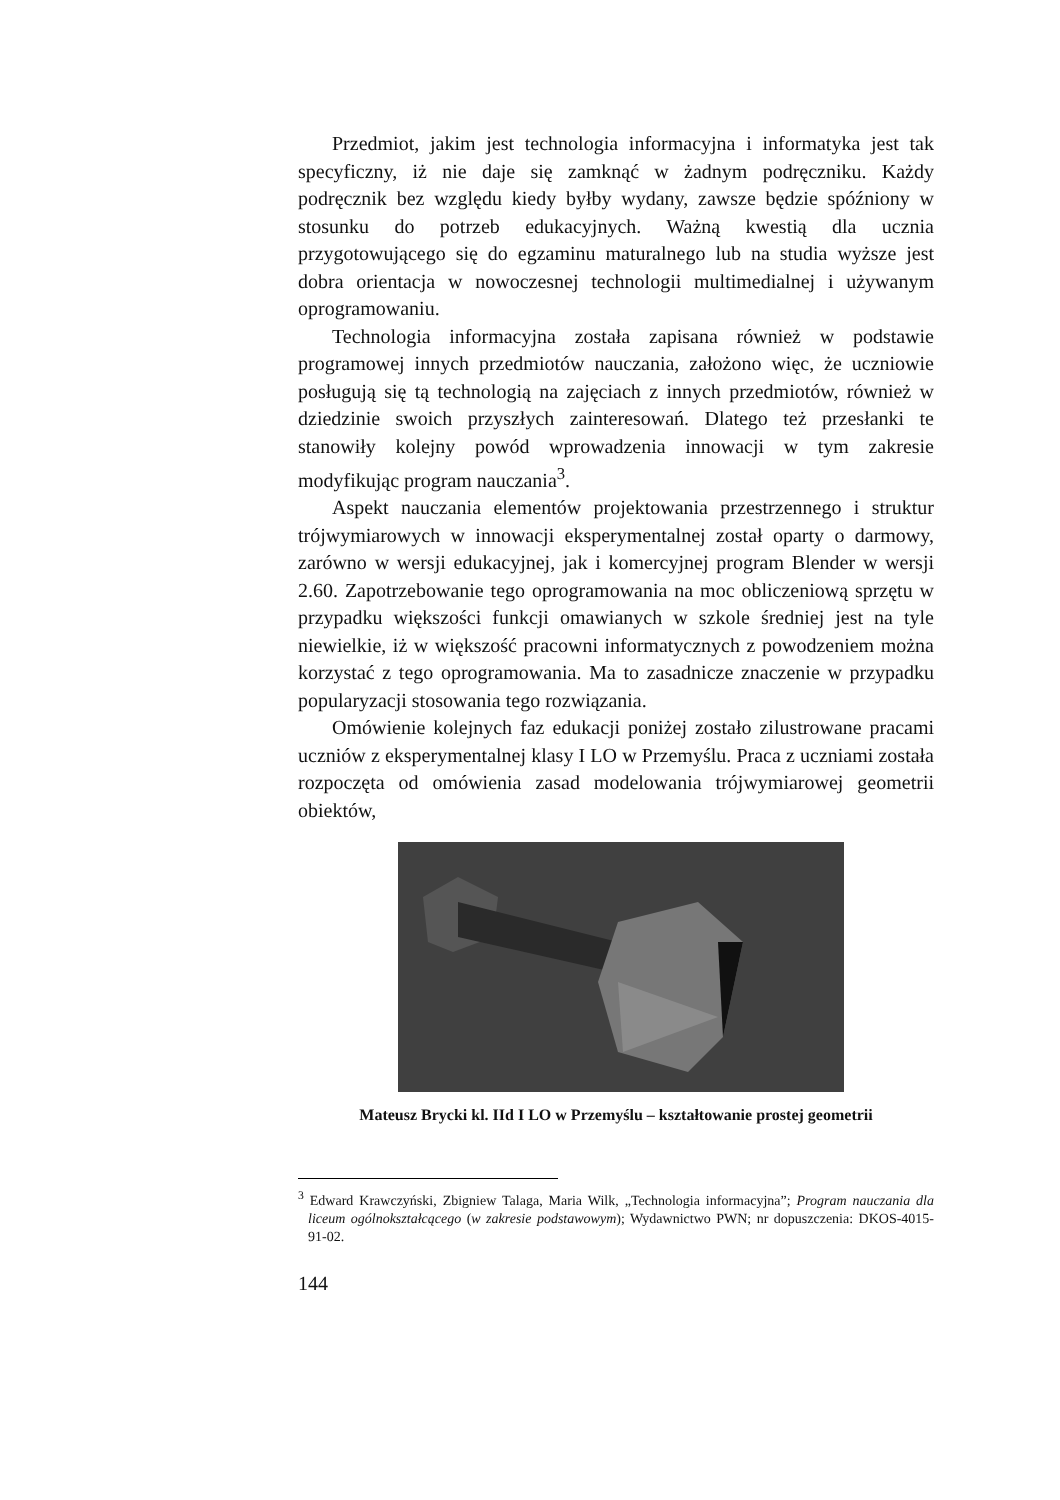Przedmiot, jakim jest technologia informacyjna i informatyka jest tak specyficzny, iż nie daje się zamknąć w żadnym podręczniku. Każdy podręcznik bez względu kiedy byłby wydany, zawsze będzie spóźniony w stosunku do potrzeb edukacyjnych. Ważną kwestią dla ucznia przygotowującego się do egzaminu maturalnego lub na studia wyższe jest dobra orientacja w nowoczesnej technologii multimedialnej i używanym oprogramowaniu.
Technologia informacyjna została zapisana również w podstawie programowej innych przedmiotów nauczania, założono więc, że uczniowie posługują się tą technologią na zajęciach z innych przedmiotów, również w dziedzinie swoich przyszłych zainteresowań. Dlatego też przesłanki te stanowiły kolejny powód wprowadzenia innowacji w tym zakresie modyfikując program nauczania<sup>3</sup>.
Aspekt nauczania elementów projektowania przestrzennego i struktur trójwymiarowych w innowacji eksperymentalnej został oparty o darmowy, zarówno w wersji edukacyjnej, jak i komercyjnej program Blender w wersji 2.60. Zapotrzebowanie tego oprogramowania na moc obliczeniową sprzętu w przypadku większości funkcji omawianych w szkole średniej jest na tyle niewielkie, iż w większość pracowni informatycznych z powodzeniem można korzystać z tego oprogramowania. Ma to zasadnicze znaczenie w przypadku popularyzacji stosowania tego rozwiązania.
Omówienie kolejnych faz edukacji poniżej zostało zilustrowane pracami uczniów z eksperymentalnej klasy I LO w Przemyślu. Praca z uczniami została rozpoczęta od omówienia zasad modelowania trójwymiarowej geometrii obiektów,
Mateusz Brycki kl. IId I LO w Przemyślu – kształtowanie prostej geometrii
<sup>3</sup> Edward Krawczyński, Zbigniew Talaga, Maria Wilk, „Technologia informacyjna”; Program nauczania dla liceum ogólnokształcącego (w zakresie podstawowym); Wydawnictwo PWN; nr dopuszczenia: DKOS-4015-91-02.
144